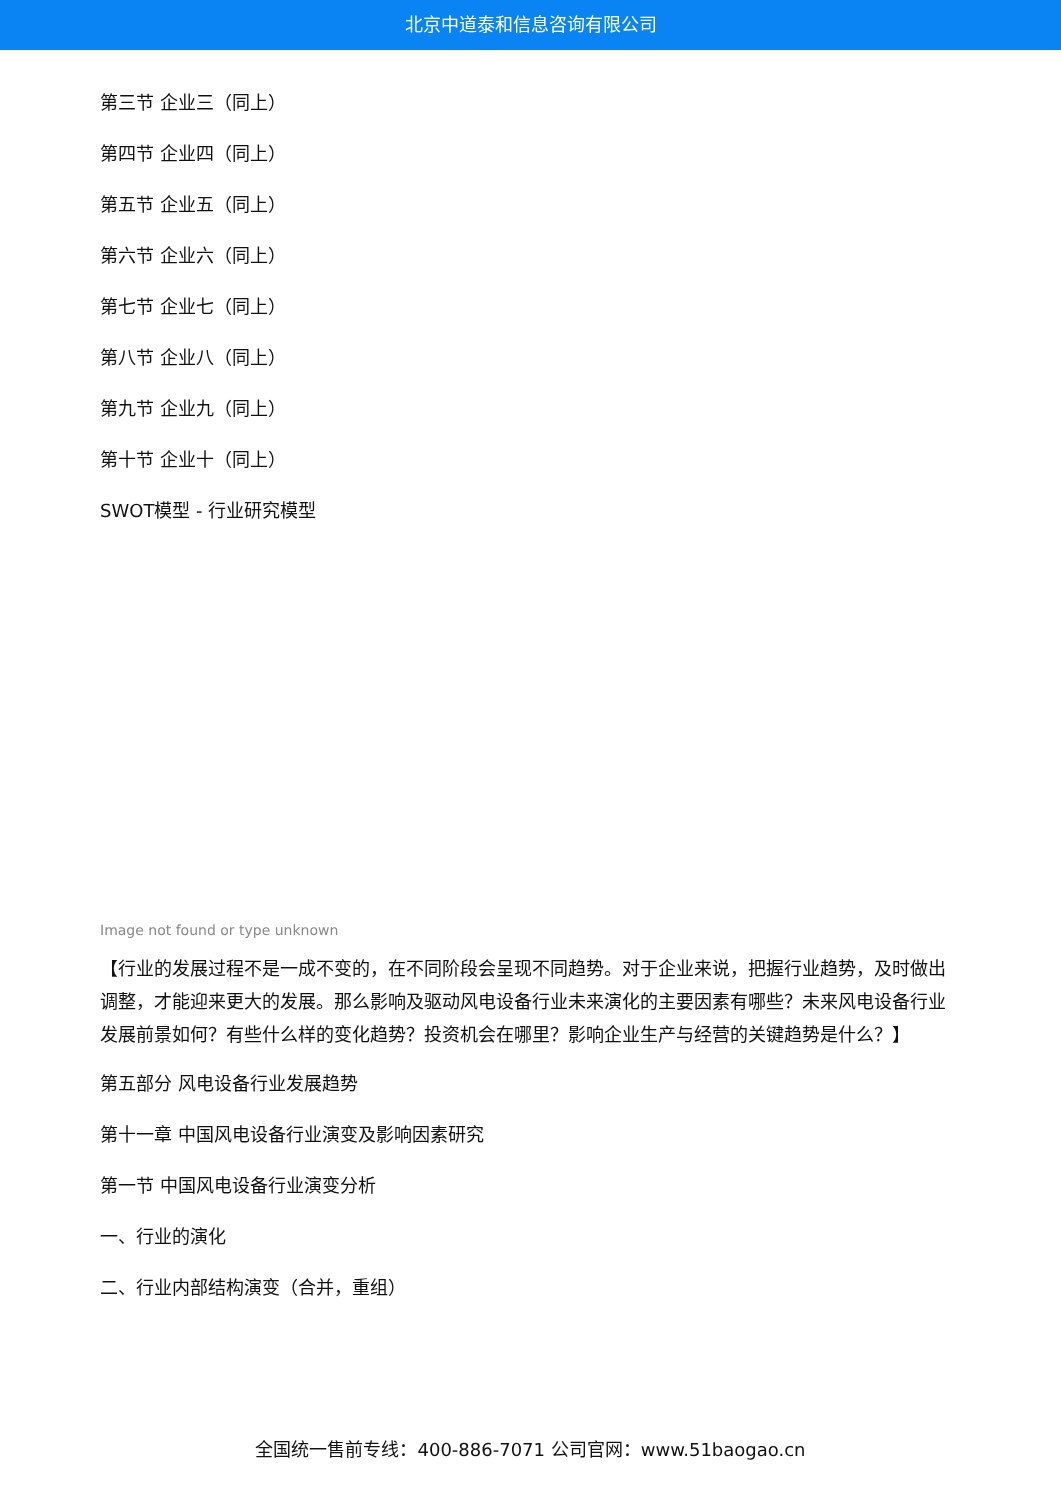北京中道泰和信息咨询有限公司
第三节 企业三（同上）
第四节 企业四（同上）
第五节 企业五（同上）
第六节 企业六（同上）
第七节 企业七（同上）
第八节 企业八（同上）
第九节 企业九（同上）
第十节 企业十（同上）
SWOT模型 - 行业研究模型
Image not found or type unknown
【行业的发展过程不是一成不变的，在不同阶段会呈现不同趋势。对于企业来说，把握行业趋势，及时做出调整，才能迎来更大的发展。那么影响及驱动风电设备行业未来演化的主要因素有哪些？未来风电设备行业发展前景如何？有些什么样的变化趋势？投资机会在哪里？影响企业生产与经营的关键趋势是什么？】
第五部分 风电设备行业发展趋势
第十一章 中国风电设备行业演变及影响因素研究
第一节 中国风电设备行业演变分析
一、行业的演化
二、行业内部结构演变（合并，重组）
全国统一售前专线：400-886-7071 公司官网：www.51baogao.cn